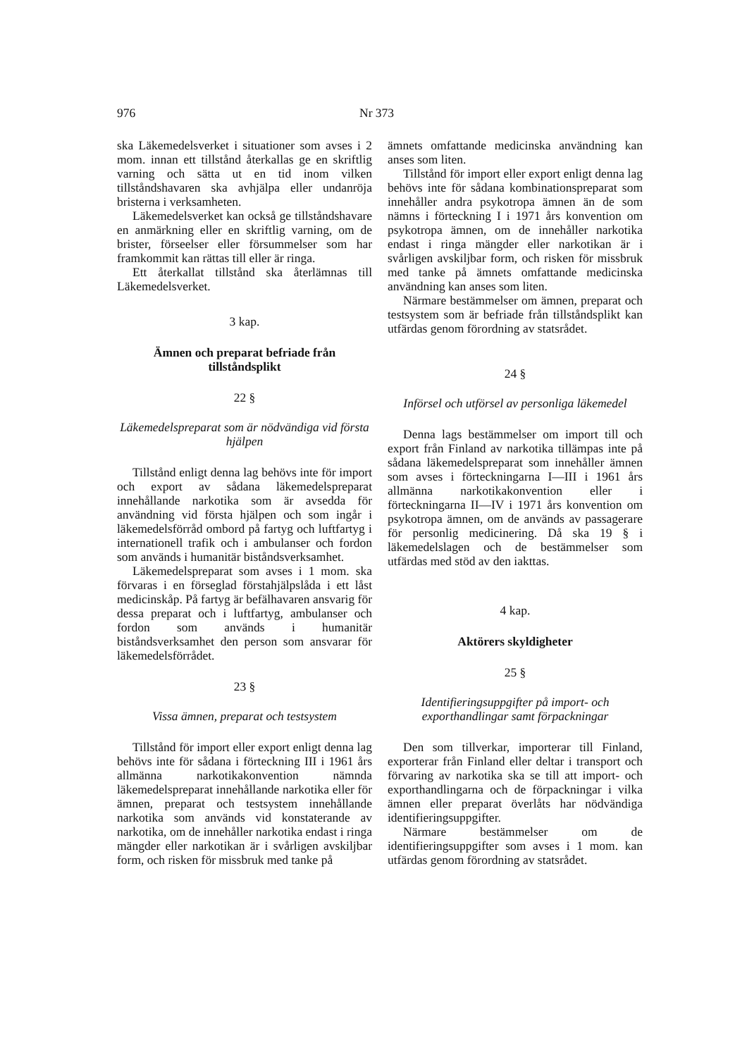976 Nr 373
ska Läkemedelsverket i situationer som avses i 2 mom. innan ett tillstånd återkallas ge en skriftlig varning och sätta ut en tid inom vilken tillståndshavaren ska avhjälpa eller undanröja bristerna i verksamheten.
Läkemedelsverket kan också ge tillståndshavare en anmärkning eller en skriftlig varning, om de brister, förseelser eller försummelser som har framkommit kan rättas till eller är ringa.
Ett återkallat tillstånd ska återlämnas till Läkemedelsverket.
3 kap.
Ämnen och preparat befriade från tillståndsplikt
22 §
Läkemedelspreparat som är nödvändiga vid första hjälpen
Tillstånd enligt denna lag behövs inte för import och export av sådana läkemedelspreparat innehållande narkotika som är avsedda för användning vid första hjälpen och som ingår i läkemedelsförråd ombord på fartyg och luftfartyg i internationell trafik och i ambulanser och fordon som används i humanitär biståndsverksamhet.
Läkemedelspreparat som avses i 1 mom. ska förvaras i en förseglad förstahjälpslåda i ett låst medicinskåp. På fartyg är befälhavaren ansvarig för dessa preparat och i luftfartyg, ambulanser och fordon som används i humanitär biståndsverksamhet den person som ansvarar för läkemedelsförrådet.
23 §
Vissa ämnen, preparat och testsystem
Tillstånd för import eller export enligt denna lag behövs inte för sådana i förteckning III i 1961 års allmänna narkotikakonvention nämnda läkemedelspreparat innehållande narkotika eller för ämnen, preparat och testsystem innehållande narkotika som används vid konstaterande av narkotika, om de innehåller narkotika endast i ringa mängder eller narkotikan är i svårligen avskiljbar form, och risken för missbruk med tanke på
ämnets omfattande medicinska användning kan anses som liten.
Tillstånd för import eller export enligt denna lag behövs inte för sådana kombinationspreparat som innehåller andra psykotropa ämnen än de som nämns i förteckning I i 1971 års konvention om psykotropa ämnen, om de innehåller narkotika endast i ringa mängder eller narkotikan är i svårligen avskiljbar form, och risken för missbruk med tanke på ämnets omfattande medicinska användning kan anses som liten.
Närmare bestämmelser om ämnen, preparat och testsystem som är befriade från tillståndsplikt kan utfärdas genom förordning av statsrådet.
24 §
Införsel och utförsel av personliga läkemedel
Denna lags bestämmelser om import till och export från Finland av narkotika tillämpas inte på sådana läkemedelspreparat som innehåller ämnen som avses i förteckningarna I—III i 1961 års allmänna narkotikakonvention eller i förteckningarna II—IV i 1971 års konvention om psykotropa ämnen, om de används av passagerare för personlig medicinering. Då ska 19 § i läkemedelslagen och de bestämmelser som utfärdas med stöd av den iakttas.
4 kap.
Aktörers skyldigheter
25 §
Identifieringsuppgifter på import- och exporthandlingar samt förpackningar
Den som tillverkar, importerar till Finland, exporterar från Finland eller deltar i transport och förvaring av narkotika ska se till att import- och exporthandlingarna och de förpackningar i vilka ämnen eller preparat överlåts har nödvändiga identifieringsuppgifter.
Närmare bestämmelser om de identifieringsuppgifter som avses i 1 mom. kan utfärdas genom förordning av statsrådet.